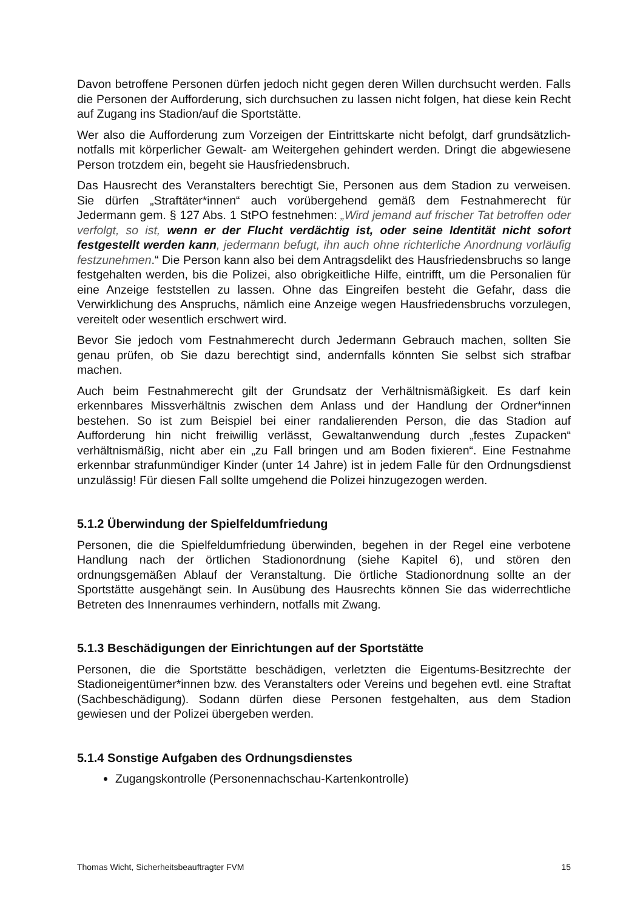Davon betroffene Personen dürfen jedoch nicht gegen deren Willen durchsucht werden. Falls die Personen der Aufforderung, sich durchsuchen zu lassen nicht folgen, hat diese kein Recht auf Zugang ins Stadion/auf die Sportstätte.
Wer also die Aufforderung zum Vorzeigen der Eintrittskarte nicht befolgt, darf grundsätzlich- notfalls mit körperlicher Gewalt- am Weitergehen gehindert werden. Dringt die abgewiesene Person trotzdem ein, begeht sie Hausfriedensbruch.
Das Hausrecht des Veranstalters berechtigt Sie, Personen aus dem Stadion zu verweisen. Sie dürfen „Straftäter*innen“ auch vorübergehend gemäß dem Festnahmerecht für Jedermann gem. § 127 Abs. 1 StPO festnehmen: „Wird jemand auf frischer Tat betroffen oder verfolgt, so ist, wenn er der Flucht verdächtig ist, oder seine Identität nicht sofort festgestellt werden kann, jedermann befugt, ihn auch ohne richterliche Anordnung vorläufig festzunehmen.“ Die Person kann also bei dem Antragsdelikt des Hausfriedensbruchs so lange festgehalten werden, bis die Polizei, also obrigkeitliche Hilfe, eintrifft, um die Personalien für eine Anzeige feststellen zu lassen. Ohne das Eingreifen besteht die Gefahr, dass die Verwirklichung des Anspruchs, nämlich eine Anzeige wegen Hausfriedensbruchs vorzulegen, vereitelt oder wesentlich erschwert wird.
Bevor Sie jedoch vom Festnahmerecht durch Jedermann Gebrauch machen, sollten Sie genau prüfen, ob Sie dazu berechtigt sind, andernfalls könnten Sie selbst sich strafbar machen.
Auch beim Festnahmerecht gilt der Grundsatz der Verhältnismäßigkeit. Es darf kein erkennbares Missverhältnis zwischen dem Anlass und der Handlung der Ordner*innen bestehen. So ist zum Beispiel bei einer randalierenden Person, die das Stadion auf Aufforderung hin nicht freiwillig verlässt, Gewaltanwendung durch „festes Zupacken“ verhältnismäßig, nicht aber ein „zu Fall bringen und am Boden fixieren“. Eine Festnahme erkennbar strafunmündiger Kinder (unter 14 Jahre) ist in jedem Falle für den Ordnungsdienst unzulässig! Für diesen Fall sollte umgehend die Polizei hinzugezogen werden.
5.1.2 Überwindung der Spielfeldumfriedung
Personen, die die Spielfeldumfriedung überwinden, begehen in der Regel eine verbotene Handlung nach der örtlichen Stadionordnung (siehe Kapitel 6), und stören den ordnungsgemäßen Ablauf der Veranstaltung. Die örtliche Stadionordnung sollte an der Sportstätte ausgehängt sein. In Ausübung des Hausrechts können Sie das widerrechtliche Betreten des Innenraumes verhindern, notfalls mit Zwang.
5.1.3 Beschädigungen der Einrichtungen auf der Sportstätte
Personen, die die Sportstätte beschädigen, verletzten die Eigentums-Besitzrechte der Stadioneigentümer*innen bzw. des Veranstalters oder Vereins und begehen evtl. eine Straftat (Sachbeschädigung). Sodann dürfen diese Personen festgehalten, aus dem Stadion gewiesen und der Polizei übergeben werden.
5.1.4 Sonstige Aufgaben des Ordnungsdienstes
Zugangskontrolle (Personennachschau-Kartenkontrolle)
Thomas Wicht, Sicherheitsbeauftragter FVM 15